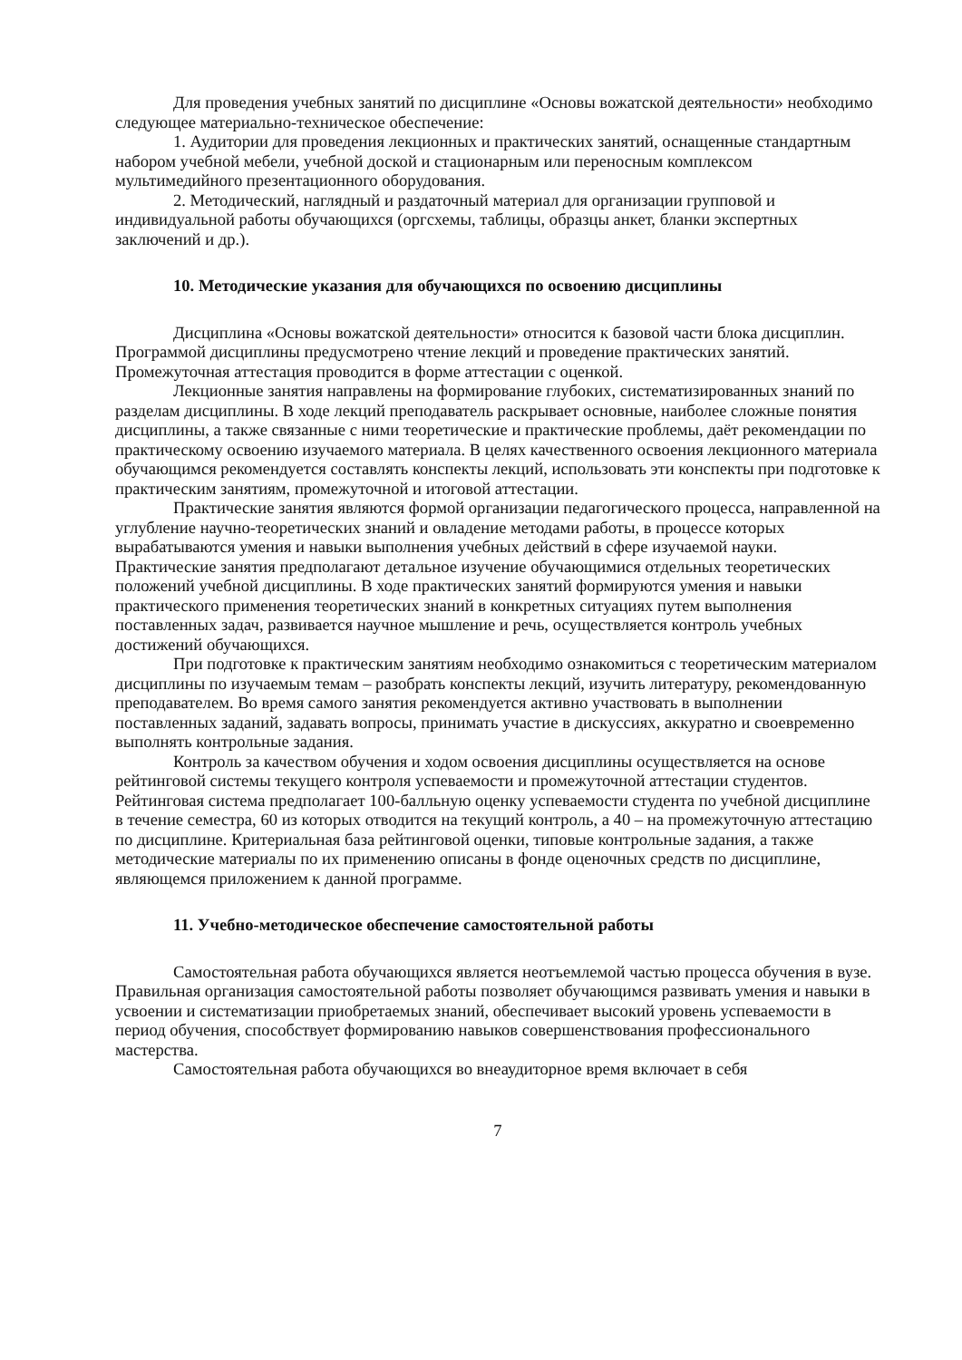Для проведения учебных занятий по дисциплине «Основы вожатской деятельности» необходимо следующее материально-техническое обеспечение:
1. Аудитории для проведения лекционных и практических занятий, оснащенные стандартным набором учебной мебели, учебной доской и стационарным или переносным комплексом мультимедийного презентационного оборудования.
2. Методический, наглядный и раздаточный материал для организации групповой и индивидуальной работы обучающихся (оргсхемы, таблицы, образцы анкет, бланки экспертных заключений и др.).
10. Методические указания для обучающихся по освоению дисциплины
Дисциплина «Основы вожатской деятельности» относится к базовой части блока дисциплин. Программой дисциплины предусмотрено чтение лекций и проведение практических занятий. Промежуточная аттестация проводится в форме аттестации с оценкой.
Лекционные занятия направлены на формирование глубоких, систематизированных знаний по разделам дисциплины. В ходе лекций преподаватель раскрывает основные, наиболее сложные понятия дисциплины, а также связанные с ними теоретические и практические проблемы, даёт рекомендации по практическому освоению изучаемого материала. В целях качественного освоения лекционного материала обучающимся рекомендуется составлять конспекты лекций, использовать эти конспекты при подготовке к практическим занятиям, промежуточной и итоговой аттестации.
Практические занятия являются формой организации педагогического процесса, направленной на углубление научно-теоретических знаний и овладение методами работы, в процессе которых вырабатываются умения и навыки выполнения учебных действий в сфере изучаемой науки. Практические занятия предполагают детальное изучение обучающимися отдельных теоретических положений учебной дисциплины. В ходе практических занятий формируются умения и навыки практического применения теоретических знаний в конкретных ситуациях путем выполнения поставленных задач, развивается научное мышление и речь, осуществляется контроль учебных достижений обучающихся.
При подготовке к практическим занятиям необходимо ознакомиться с теоретическим материалом дисциплины по изучаемым темам – разобрать конспекты лекций, изучить литературу, рекомендованную преподавателем. Во время самого занятия рекомендуется активно участвовать в выполнении поставленных заданий, задавать вопросы, принимать участие в дискуссиях, аккуратно и своевременно выполнять контрольные задания.
Контроль за качеством обучения и ходом освоения дисциплины осуществляется на основе рейтинговой системы текущего контроля успеваемости и промежуточной аттестации студентов. Рейтинговая система предполагает 100-балльную оценку успеваемости студента по учебной дисциплине в течение семестра, 60 из которых отводится на текущий контроль, а 40 – на промежуточную аттестацию по дисциплине. Критериальная база рейтинговой оценки, типовые контрольные задания, а также методические материалы по их применению описаны в фонде оценочных средств по дисциплине, являющемся приложением к данной программе.
11. Учебно-методическое обеспечение самостоятельной работы
Самостоятельная работа обучающихся является неотъемлемой частью процесса обучения в вузе. Правильная организация самостоятельной работы позволяет обучающимся развивать умения и навыки в усвоении и систематизации приобретаемых знаний, обеспечивает высокий уровень успеваемости в период обучения, способствует формированию навыков совершенствования профессионального мастерства.
Самостоятельная работа обучающихся во внеаудиторное время включает в себя
7